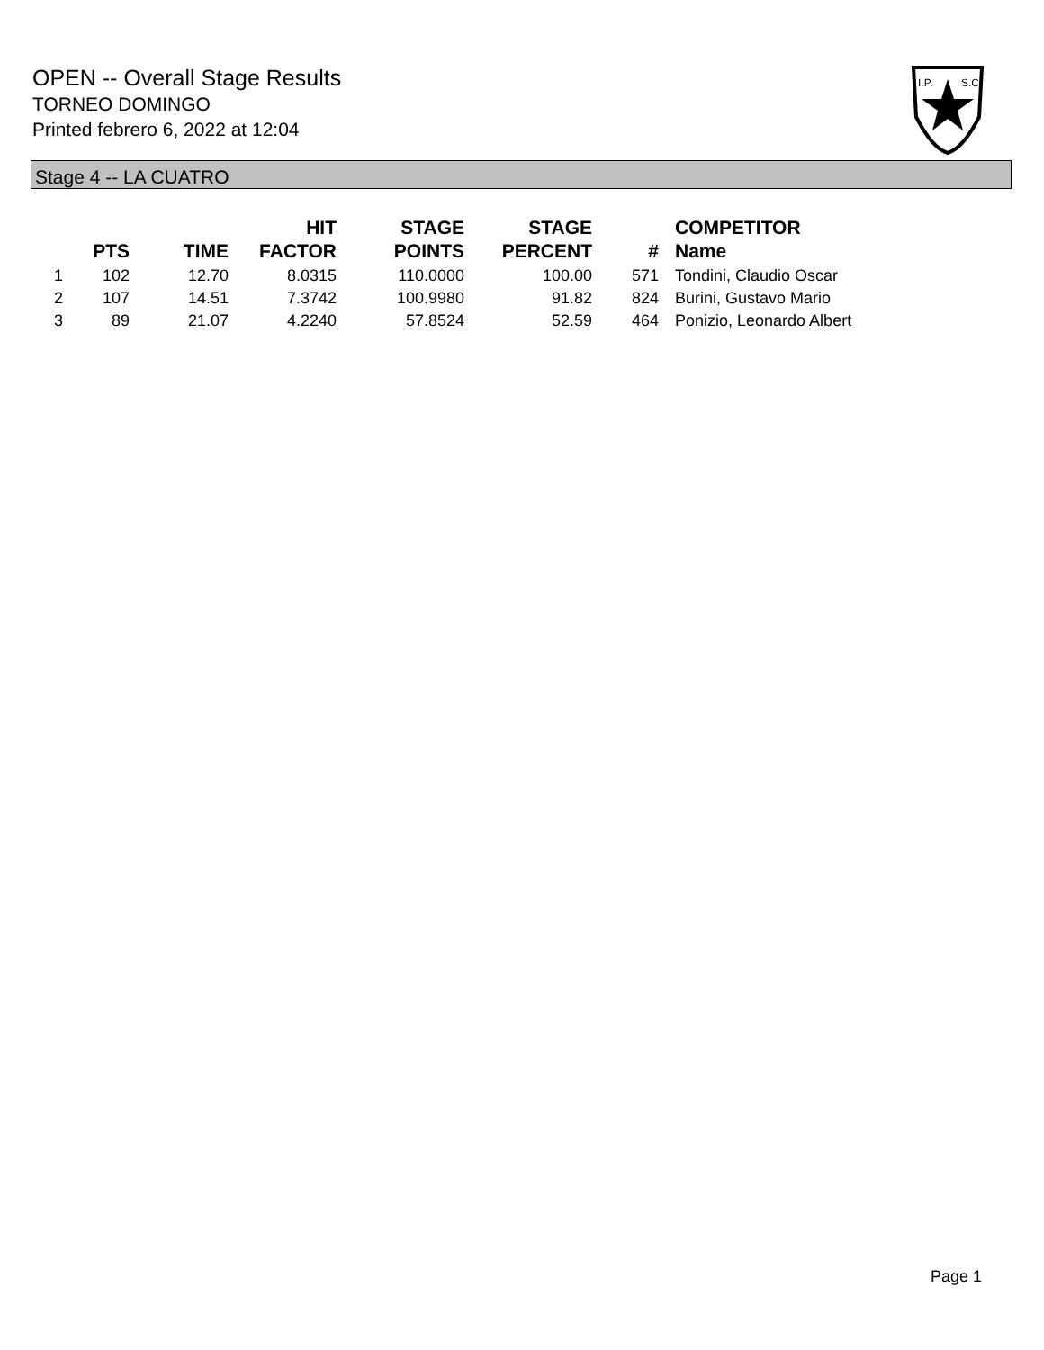OPEN -- Overall Stage Results
TORNEO DOMINGO
Printed febrero 6, 2022 at 12:04
I.P.
S.C.
Stage 4 -- LA CUATRO
| | PTS | TIME | HIT FACTOR | STAGE POINTS | STAGE PERCENT | # | COMPETITOR Name |
| --- | --- | --- | --- | --- | --- | --- | --- |
| 1 | 102 | 12.70 | 8.0315 | 110.0000 | 100.00 | 571 | Tondini, Claudio Oscar |
| 2 | 107 | 14.51 | 7.3742 | 100.9980 | 91.82 | 824 | Burini, Gustavo Mario |
| 3 | 89 | 21.07 | 4.2240 | 57.8524 | 52.59 | 464 | Ponizio, Leonardo Albert |
Page 1